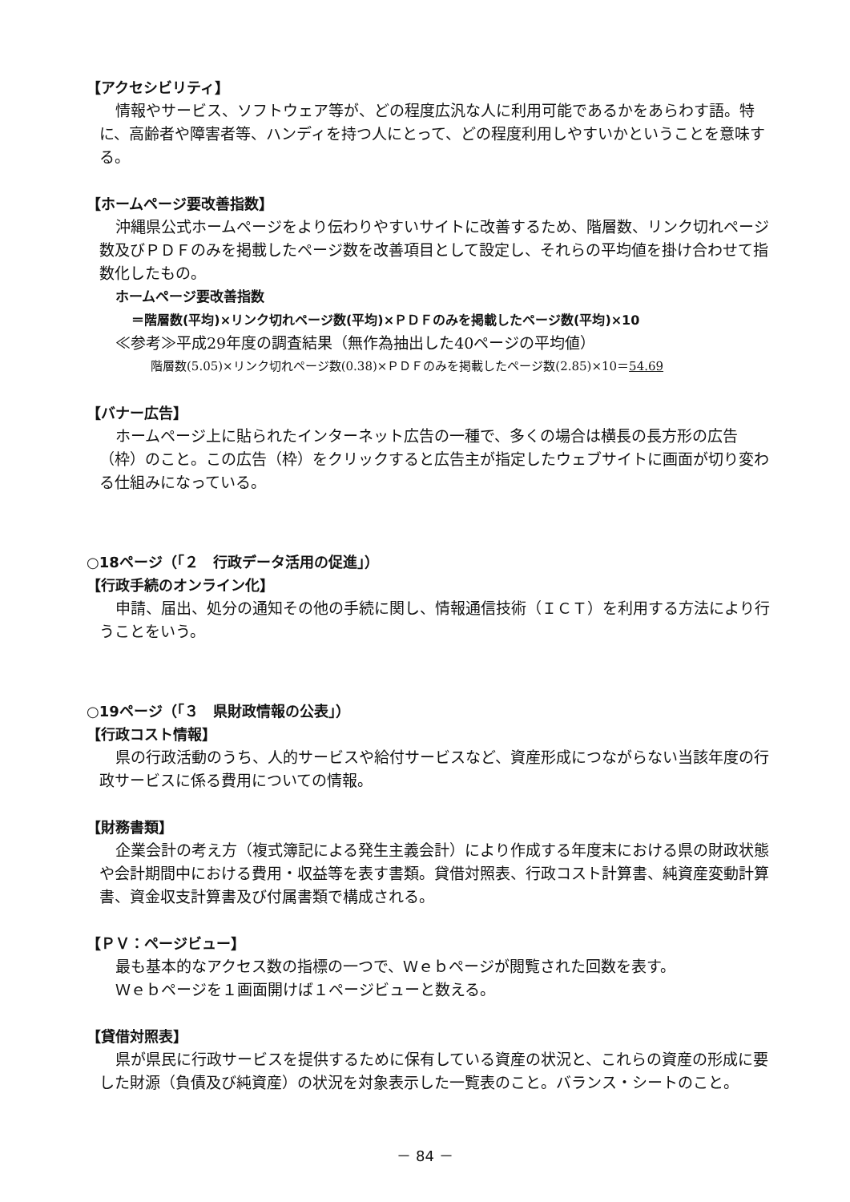【アクセシビリティ】
情報やサービス、ソフトウェア等が、どの程度広汎な人に利用可能であるかをあらわす語。特に、高齢者や障害者等、ハンディを持つ人にとって、どの程度利用しやすいかということを意味する。
【ホームページ要改善指数】
沖縄県公式ホームページをより伝わりやすいサイトに改善するため、階層数、リンク切れページ数及びＰＤＦのみを掲載したページ数を改善項目として設定し、それらの平均値を掛け合わせて指数化したもの。
ホームページ要改善指数
＝階層数(平均)×リンク切れページ数(平均)×ＰＤＦのみを掲載したページ数(平均)×10
≪参考≫平成29年度の調査結果（無作為抽出した40ページの平均値）
階層数(5.05)×リンク切れページ数(0.38)×ＰＤＦのみを掲載したページ数(2.85)×10＝54.69
【バナー広告】
ホームページ上に貼られたインターネット広告の一種で、多くの場合は横長の長方形の広告（枠）のこと。この広告（枠）をクリックすると広告主が指定したウェブサイトに画面が切り変わる仕組みになっている。
○18ページ（「２　行政データ活用の促進」）
【行政手続のオンライン化】
申請、届出、処分の通知その他の手続に関し、情報通信技術（ＩＣＴ）を利用する方法により行うことをいう。
○19ページ（「３　県財政情報の公表」）
【行政コスト情報】
県の行政活動のうち、人的サービスや給付サービスなど、資産形成につながらない当該年度の行政サービスに係る費用についての情報。
【財務書類】
企業会計の考え方（複式簿記による発生主義会計）により作成する年度末における県の財政状態や会計期間中における費用・収益等を表す書類。貸借対照表、行政コスト計算書、純資産変動計算書、資金収支計算書及び付属書類で構成される。
【ＰＶ：ページビュー】
最も基本的なアクセス数の指標の一つで、Ｗｅｂページが閲覧された回数を表す。
Ｗｅｂページを１画面開けば１ページビューと数える。
【貸借対照表】
県が県民に行政サービスを提供するために保有している資産の状況と、これらの資産の形成に要した財源（負債及び純資産）の状況を対象表示した一覧表のこと。バランス・シートのこと。
－ 84 －